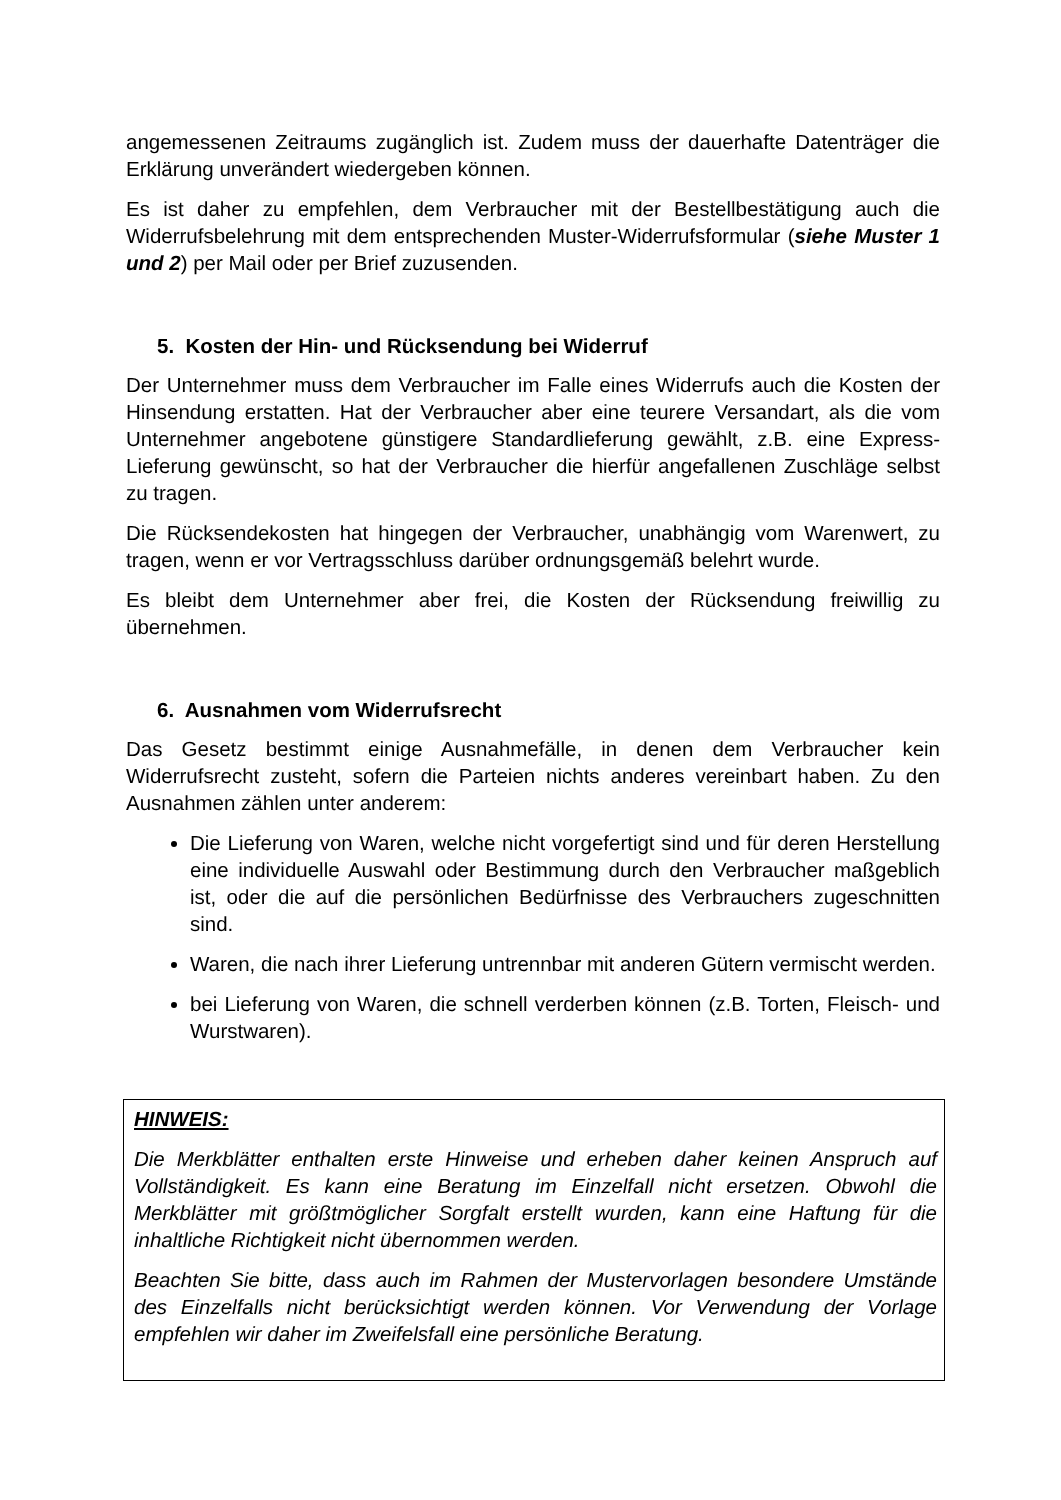angemessenen Zeitraums zugänglich ist. Zudem muss der dauerhafte Datenträger die Erklärung unverändert wiedergeben können.
Es ist daher zu empfehlen, dem Verbraucher mit der Bestellbestätigung auch die Widerrufsbelehrung mit dem entsprechenden Muster-Widerrufsformular (siehe Muster 1 und 2) per Mail oder per Brief zuzusenden.
5. Kosten der Hin- und Rücksendung bei Widerruf
Der Unternehmer muss dem Verbraucher im Falle eines Widerrufs auch die Kosten der Hinsendung erstatten. Hat der Verbraucher aber eine teurere Versandart, als die vom Unternehmer angebotene günstigere Standardlieferung gewählt, z.B. eine Express-Lieferung gewünscht, so hat der Verbraucher die hierfür angefallenen Zuschläge selbst zu tragen.
Die Rücksendekosten hat hingegen der Verbraucher, unabhängig vom Warenwert, zu tragen, wenn er vor Vertragsschluss darüber ordnungsgemäß belehrt wurde.
Es bleibt dem Unternehmer aber frei, die Kosten der Rücksendung freiwillig zu übernehmen.
6. Ausnahmen vom Widerrufsrecht
Das Gesetz bestimmt einige Ausnahmefälle, in denen dem Verbraucher kein Widerrufsrecht zusteht, sofern die Parteien nichts anderes vereinbart haben. Zu den Ausnahmen zählen unter anderem:
Die Lieferung von Waren, welche nicht vorgefertigt sind und für deren Herstellung eine individuelle Auswahl oder Bestimmung durch den Verbraucher maßgeblich ist, oder die auf die persönlichen Bedürfnisse des Verbrauchers zugeschnitten sind.
Waren, die nach ihrer Lieferung untrennbar mit anderen Gütern vermischt werden.
bei Lieferung von Waren, die schnell verderben können (z.B. Torten, Fleisch- und Wurstwaren).
HINWEIS:
Die Merkblätter enthalten erste Hinweise und erheben daher keinen Anspruch auf Vollständigkeit. Es kann eine Beratung im Einzelfall nicht ersetzen. Obwohl die Merkblätter mit größtmöglicher Sorgfalt erstellt wurden, kann eine Haftung für die inhaltliche Richtigkeit nicht übernommen werden.
Beachten Sie bitte, dass auch im Rahmen der Mustervorlagen besondere Umstände des Einzelfalls nicht berücksichtigt werden können. Vor Verwendung der Vorlage empfehlen wir daher im Zweifelsfall eine persönliche Beratung.